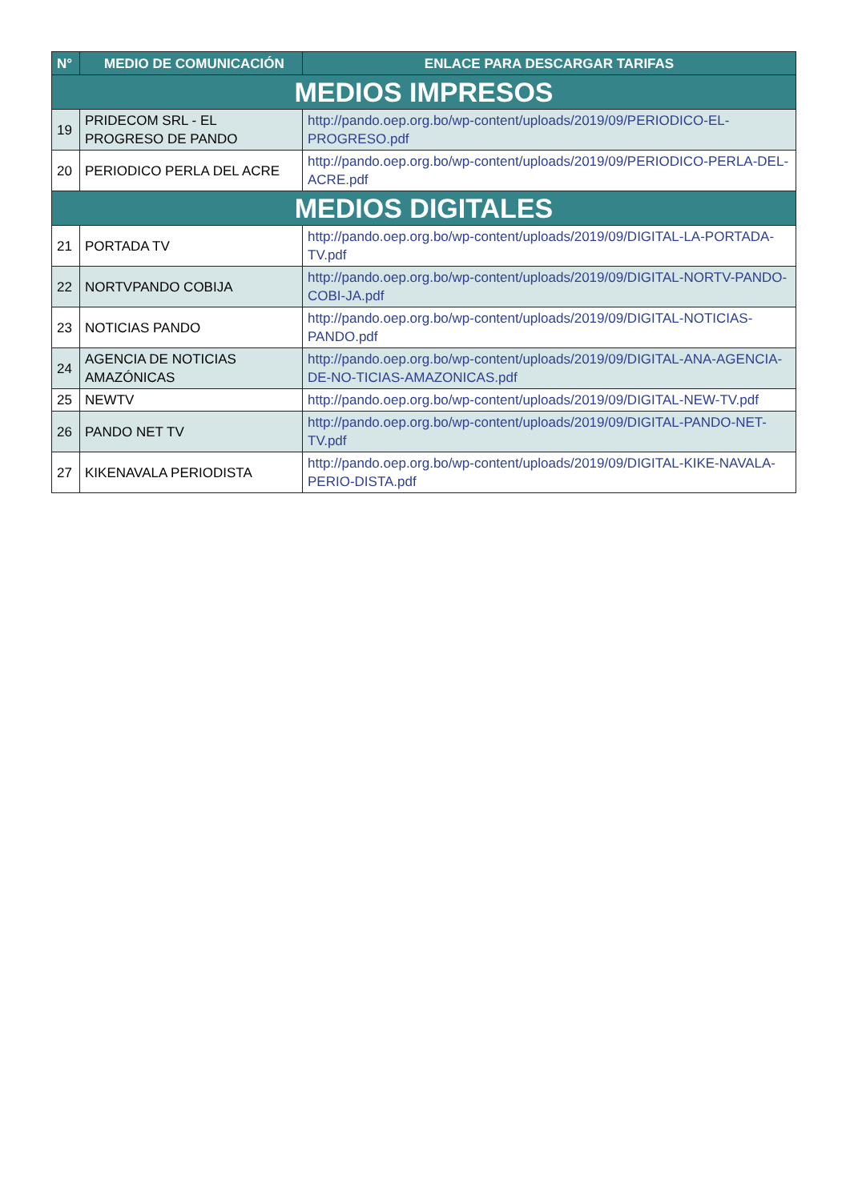| N° | MEDIO DE COMUNICACIÓN | ENLACE PARA DESCARGAR TARIFAS |
| --- | --- | --- |
| MEDIOS IMPRESOS | | |
| 19 | PRIDECOM SRL - EL PROGRESO DE PANDO | http://pando.oep.org.bo/wp-content/uploads/2019/09/PERIODICO-EL-PROGRESO.pdf |
| 20 | PERIODICO PERLA DEL ACRE | http://pando.oep.org.bo/wp-content/uploads/2019/09/PERIODICO-PERLA-DEL-ACRE.pdf |
| MEDIOS DIGITALES | | |
| 21 | PORTADA TV | http://pando.oep.org.bo/wp-content/uploads/2019/09/DIGITAL-LA-PORTADA-TV.pdf |
| 22 | NORTVPANDO COBIJA | http://pando.oep.org.bo/wp-content/uploads/2019/09/DIGITAL-NORTV-PANDO-COBI-JA.pdf |
| 23 | NOTICIAS PANDO | http://pando.oep.org.bo/wp-content/uploads/2019/09/DIGITAL-NOTICIAS-PANDO.pdf |
| 24 | AGENCIA DE NOTICIAS AMAZÓNICAS | http://pando.oep.org.bo/wp-content/uploads/2019/09/DIGITAL-ANA-AGENCIA-DE-NO-TICIAS-AMAZONICAS.pdf |
| 25 | NEWTV | http://pando.oep.org.bo/wp-content/uploads/2019/09/DIGITAL-NEW-TV.pdf |
| 26 | PANDO NET TV | http://pando.oep.org.bo/wp-content/uploads/2019/09/DIGITAL-PANDO-NET-TV.pdf |
| 27 | KIKENAVALA PERIODISTA | http://pando.oep.org.bo/wp-content/uploads/2019/09/DIGITAL-KIKE-NAVALA-PERIO-DISTA.pdf |